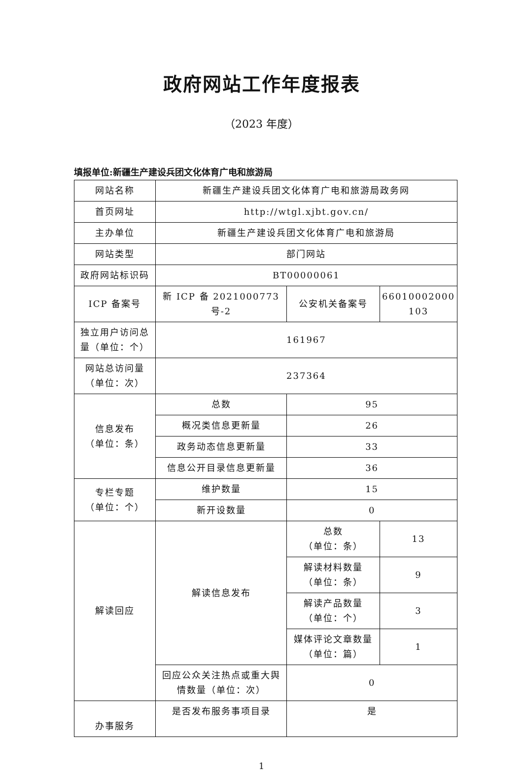政府网站工作年度报表
（2023 年度）
填报单位:新疆生产建设兵团文化体育广电和旅游局
| 网站名称 | 新疆生产建设兵团文化体育广电和旅游局政务网 | | |
| 首页网址 | http://wtgl.xjbt.gov.cn/ | | |
| 主办单位 | 新疆生产建设兵团文化体育广电和旅游局 | | |
| 网站类型 | 部门网站 | | |
| 政府网站标识码 | BT00000061 | | |
| ICP 备案号 | 新 ICP 备 2021000773 号-2 | 公安机关备案号 | 66010002000 103 |
| 独立用户访问总量（单位：个） | 161967 | | |
| 网站总访问量（单位：次） | 237364 | | |
| 信息发布 （单位：条） | 总数 | 95 | |
| | 概况类信息更新量 | 26 | |
| | 政务动态信息更新量 | 33 | |
| | 信息公开目录信息更新量 | 36 | |
| 专栏专题 （单位：个） | 维护数量 | 15 | |
| | 新开设数量 | 0 | |
| 解读回应 | 解读信息发布 | 总数 （单位：条） | 13 |
| | | 解读材料数量 （单位：条） | 9 |
| | | 解读产品数量 （单位：个） | 3 |
| | | 媒体评论文章数量 （单位：篇） | 1 |
| | 回应公众关注热点或重大舆情数量（单位：次） | 0 | |
| 办事服务 | 是否发布服务事项目录 | 是 | |
1